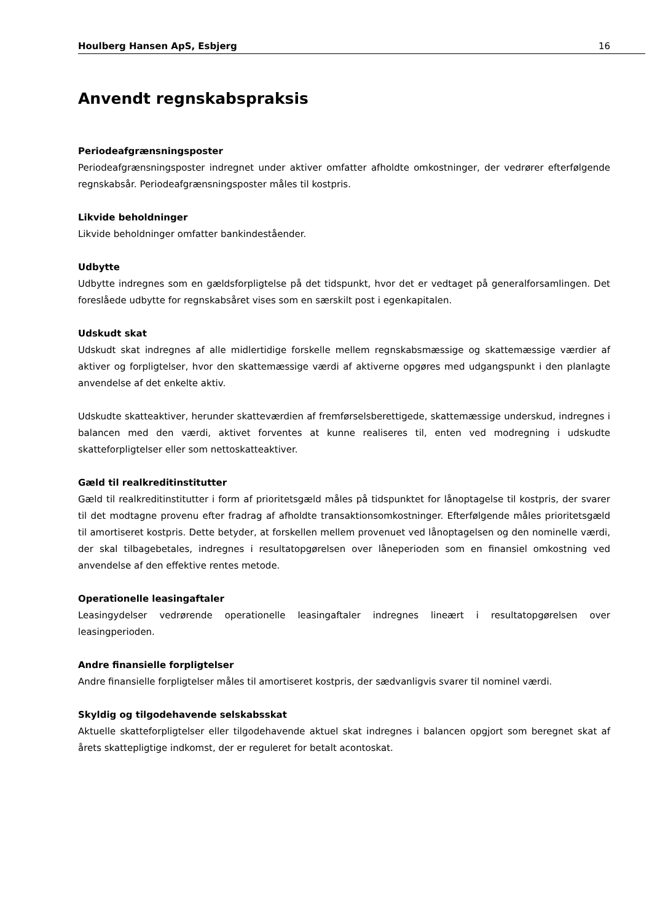Houlberg Hansen ApS, Esbjerg 16
Anvendt regnskabspraksis
Periodeafgrænsningsposter
Periodeafgrænsningsposter indregnet under aktiver omfatter afholdte omkostninger, der vedrører efterfølgende regnskabsår. Periodeafgrænsningsposter måles til kostpris.
Likvide beholdninger
Likvide beholdninger omfatter bankindeståender.
Udbytte
Udbytte indregnes som en gældsforpligtelse på det tidspunkt, hvor det er vedtaget på generalforsamlingen. Det foreslåede udbytte for regnskabsåret vises som en særskilt post i egenkapitalen.
Udskudt skat
Udskudt skat indregnes af alle midlertidige forskelle mellem regnskabsmæssige og skattemæssige værdier af aktiver og forpligtelser, hvor den skattemæssige værdi af aktiverne opgøres med udgangspunkt i den planlagte anvendelse af det enkelte aktiv.
Udskudte skatteaktiver, herunder skatteværdien af fremførselsberettigede, skattemæssige underskud, indregnes i balancen med den værdi, aktivet forventes at kunne realiseres til, enten ved modregning i udskudte skatteforpligtelser eller som nettoskatteaktiver.
Gæld til realkreditinstitutter
Gæld til realkreditinstitutter i form af prioritetsgæld måles på tidspunktet for lånoptagelse til kostpris, der svarer til det modtagne provenu efter fradrag af afholdte transaktionsomkostninger. Efterfølgende måles prioritetsgæld til amortiseret kostpris. Dette betyder, at forskellen mellem provenuet ved lånoptagelsen og den nominelle værdi, der skal tilbagebetales, indregnes i resultatopgørelsen over låneperioden som en finansiel omkostning ved anvendelse af den effektive rentes metode.
Operationelle leasingaftaler
Leasingydelser vedrørende operationelle leasingaftaler indregnes lineært i resultatopgørelsen over leasingperioden.
Andre finansielle forpligtelser
Andre finansielle forpligtelser måles til amortiseret kostpris, der sædvanligvis svarer til nominel værdi.
Skyldig og tilgodehavende selskabsskat
Aktuelle skatteforpligtelser eller tilgodehavende aktuel skat indregnes i balancen opgjort som beregnet skat af årets skattepligtige indkomst, der er reguleret for betalt acontoskat.